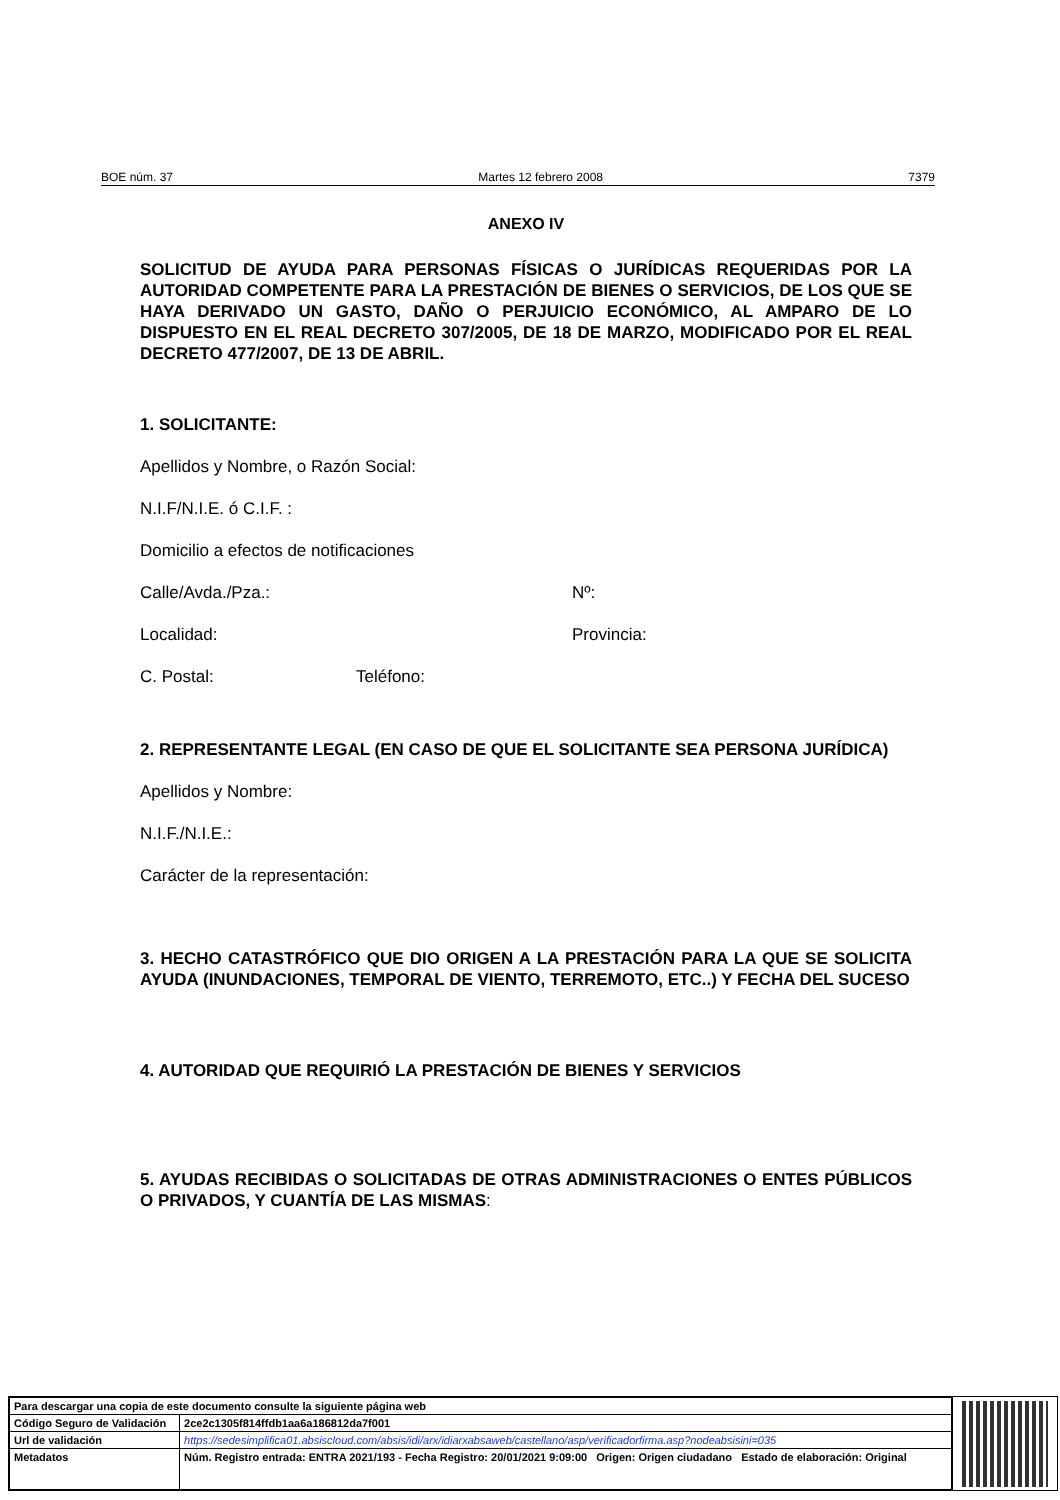BOE núm. 37 Martes 12 febrero 2008 7379
ANEXO IV
SOLICITUD DE AYUDA PARA PERSONAS FÍSICAS O JURÍDICAS REQUERIDAS POR LA AUTORIDAD COMPETENTE PARA LA PRESTACIÓN DE BIENES O SERVICIOS, DE LOS QUE SE HAYA DERIVADO UN GASTO, DAÑO O PERJUICIO ECONÓMICO, AL AMPARO DE LO DISPUESTO EN EL REAL DECRETO 307/2005, DE 18 DE MARZO, MODIFICADO POR EL REAL DECRETO 477/2007, DE 13 DE ABRIL.
1. SOLICITANTE:
Apellidos y Nombre, o Razón Social:
N.I.F/N.I.E. ó C.I.F. :
Domicilio a efectos de notificaciones
Calle/Avda./Pza.: Nº:
Localidad: Provincia:
C. Postal: Teléfono:
2. REPRESENTANTE LEGAL (EN CASO DE QUE EL SOLICITANTE SEA PERSONA JURÍDICA)
Apellidos y Nombre:
N.I.F./N.I.E.:
Carácter de la representación:
3. HECHO CATASTRÓFICO QUE DIO ORIGEN A LA PRESTACIÓN PARA LA QUE SE SOLICITA AYUDA (INUNDACIONES, TEMPORAL DE VIENTO, TERREMOTO, ETC..) Y FECHA DEL SUCESO
4. AUTORIDAD QUE REQUIRIÓ LA PRESTACIÓN DE BIENES Y SERVICIOS
5. AYUDAS RECIBIDAS O SOLICITADAS DE OTRAS ADMINISTRACIONES O ENTES PÚBLICOS O PRIVADOS, Y CUANTÍA DE LAS MISMAS:
| Para descargar una copia de este documento consulte la siguiente página web | |
| Código Seguro de Validación | 2ce2c1305f814ffdb1aa6a186812da7f001 |
| Url de validación | https://sedesimplifica01.absiscloud.com/absis/idi/arx/idiarxabsaweb/castellano/asp/verificadorfirma.asp?nodeabsisini=035 |
| Metadatos | Núm. Registro entrada: ENTRA 2021/193 - Fecha Registro: 20/01/2021 9:09:00 Origen: Origen ciudadano Estado de elaboración: Original |